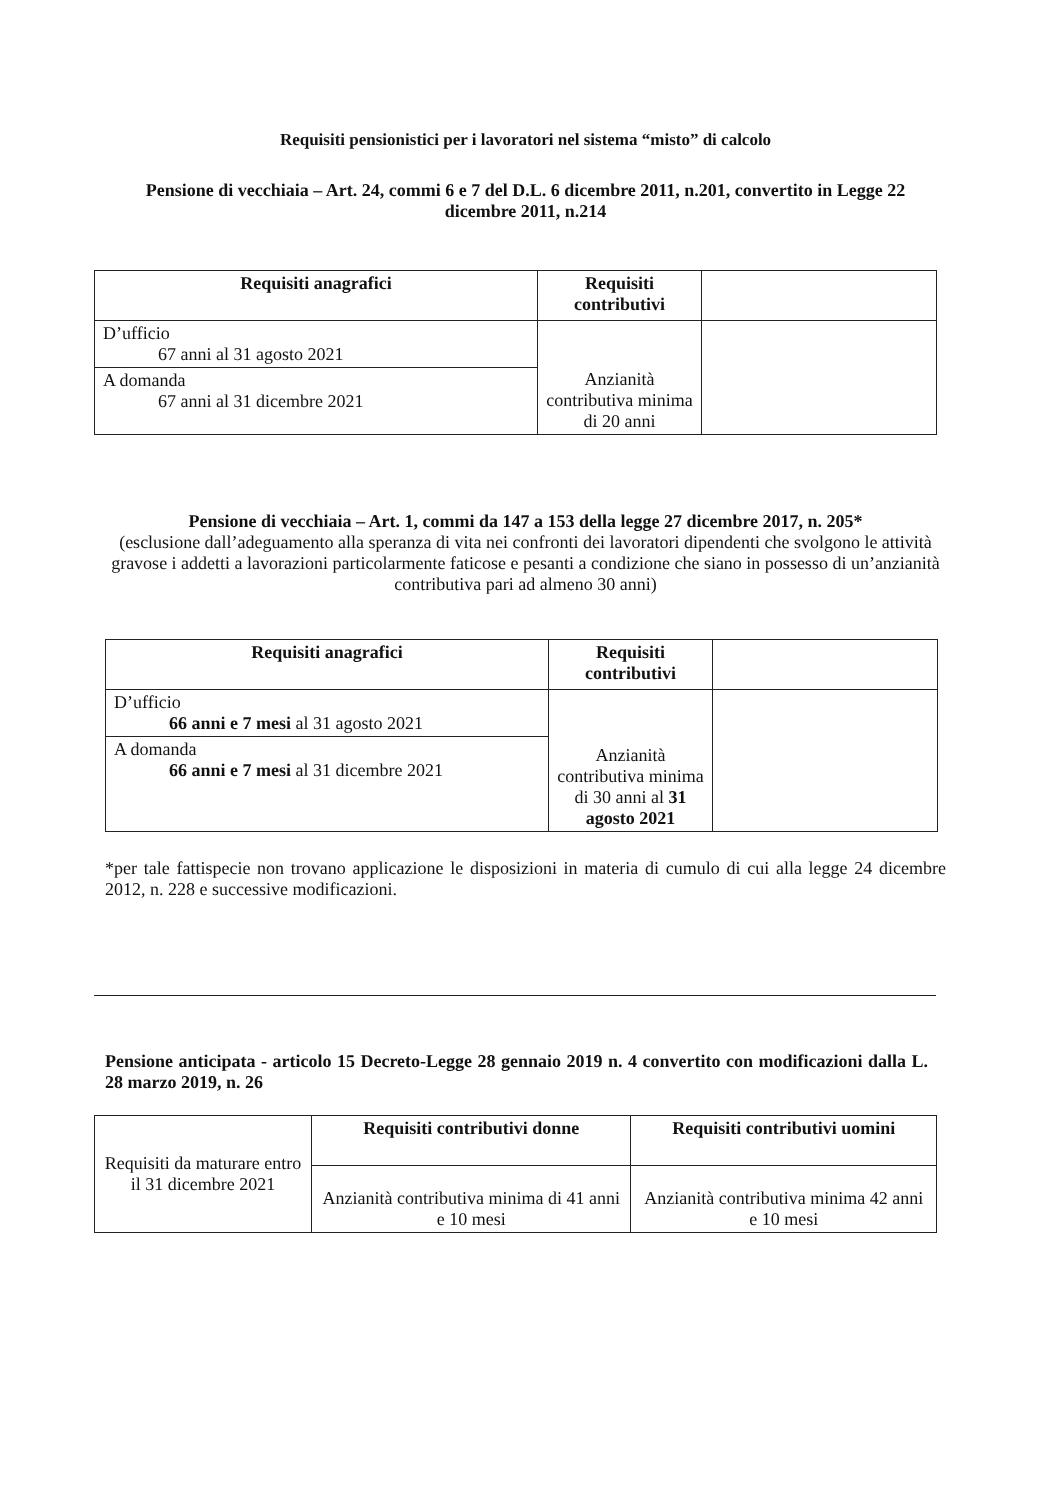Requisiti pensionistici per i lavoratori nel sistema “misto” di calcolo
Pensione di vecchiaia – Art. 24, commi 6 e 7 del D.L. 6 dicembre 2011, n.201, convertito in Legge 22 dicembre 2011, n.214
| Requisiti anagrafici | Requisiti contributivi | |
| --- | --- | --- |
| D’ufficio 67 anni al 31 agosto 2021 | Anzianità contributiva minima di 20 anni | |
| A domanda 67 anni al 31 dicembre 2021 | | |
Pensione di vecchiaia – Art. 1, commi da 147 a 153 della legge 27 dicembre 2017, n. 205*
(esclusione dall’adeguamento alla speranza di vita nei confronti dei lavoratori dipendenti che svolgono le attività gravose i addetti a lavorazioni particolarmente faticose e pesanti a condizione che siano in possesso di un’anzianità contributiva pari ad almeno 30 anni)
| Requisiti anagrafici | Requisiti contributivi | |
| --- | --- | --- |
| D’ufficio 66 anni e 7 mesi al 31 agosto 2021 | Anzianità contributiva minima di 30 anni al 31 agosto 2021 | |
| A domanda 66 anni e 7 mesi al 31 dicembre 2021 | | |
*per tale fattispecie non trovano applicazione le disposizioni in materia di cumulo di cui alla legge 24 dicembre 2012, n. 228 e successive modificazioni.
Pensione anticipata - articolo 15 Decreto-Legge 28 gennaio 2019 n. 4 convertito con modificazioni dalla L. 28 marzo 2019, n. 26
| Requisiti da maturare entro il 31 dicembre 2021 | Requisiti contributivi donne | Requisiti contributivi uomini |
| | Anzianità contributiva minima di 41 anni e 10 mesi | Anzianità contributiva minima 42 anni e 10 mesi |